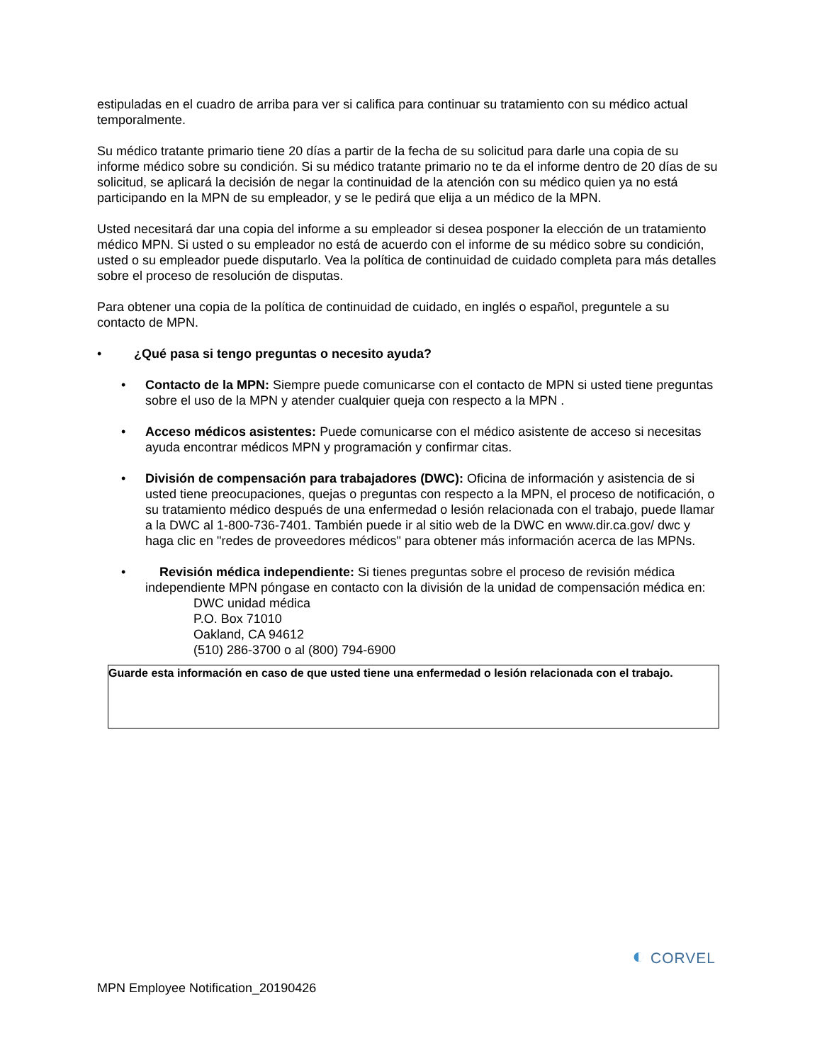estipuladas en el cuadro de arriba para ver si califica para continuar su tratamiento con su médico actual temporalmente.
Su médico tratante primario tiene 20 días a partir de la fecha de su solicitud para darle una copia de su informe médico sobre su condición. Si su médico tratante primario no te da el informe dentro de 20 días de su solicitud, se aplicará la decisión de negar la continuidad de la atención con su médico quien ya no está participando en la MPN de su empleador, y se le pedirá que elija a un médico de la MPN.
Usted necesitará dar una copia del informe a su empleador si desea posponer la elección de un tratamiento médico MPN. Si usted o su empleador no está de acuerdo con el informe de su médico sobre su condición, usted o su empleador puede disputarlo. Vea la política de continuidad de cuidado completa para más detalles sobre el proceso de resolución de disputas.
Para obtener una copia de la política de continuidad de cuidado, en inglés o español, preguntele a su contacto de MPN.
• ¿Qué pasa si tengo preguntas o necesito ayuda?
• Contacto de la MPN: Siempre puede comunicarse con el contacto de MPN si usted tiene preguntas sobre el uso de la MPN y atender cualquier queja con respecto a la MPN .
• Acceso médicos asistentes: Puede comunicarse con el médico asistente de acceso si necesitas ayuda encontrar médicos MPN y programación y confirmar citas.
• División de compensación para trabajadores (DWC): Oficina de información y asistencia de si usted tiene preocupaciones, quejas o preguntas con respecto a la MPN, el proceso de notificación, o su tratamiento médico después de una enfermedad o lesión relacionada con el trabajo, puede llamar a la DWC al 1-800-736-7401. También puede ir al sitio web de la DWC en www.dir.ca.gov/ dwc y haga clic en "redes de proveedores médicos" para obtener más información acerca de las MPNs.
• Revisión médica independiente: Si tienes preguntas sobre el proceso de revisión médica independiente MPN póngase en contacto con la división de la unidad de compensación médica en:
DWC unidad médica
P.O. Box 71010
Oakland, CA 94612
(510) 286-3700 o al (800) 794-6900
Guarde esta información en caso de que usted tiene una enfermedad o lesión relacionada con el trabajo.
◐ CORVEL
MPN Employee Notification_20190426